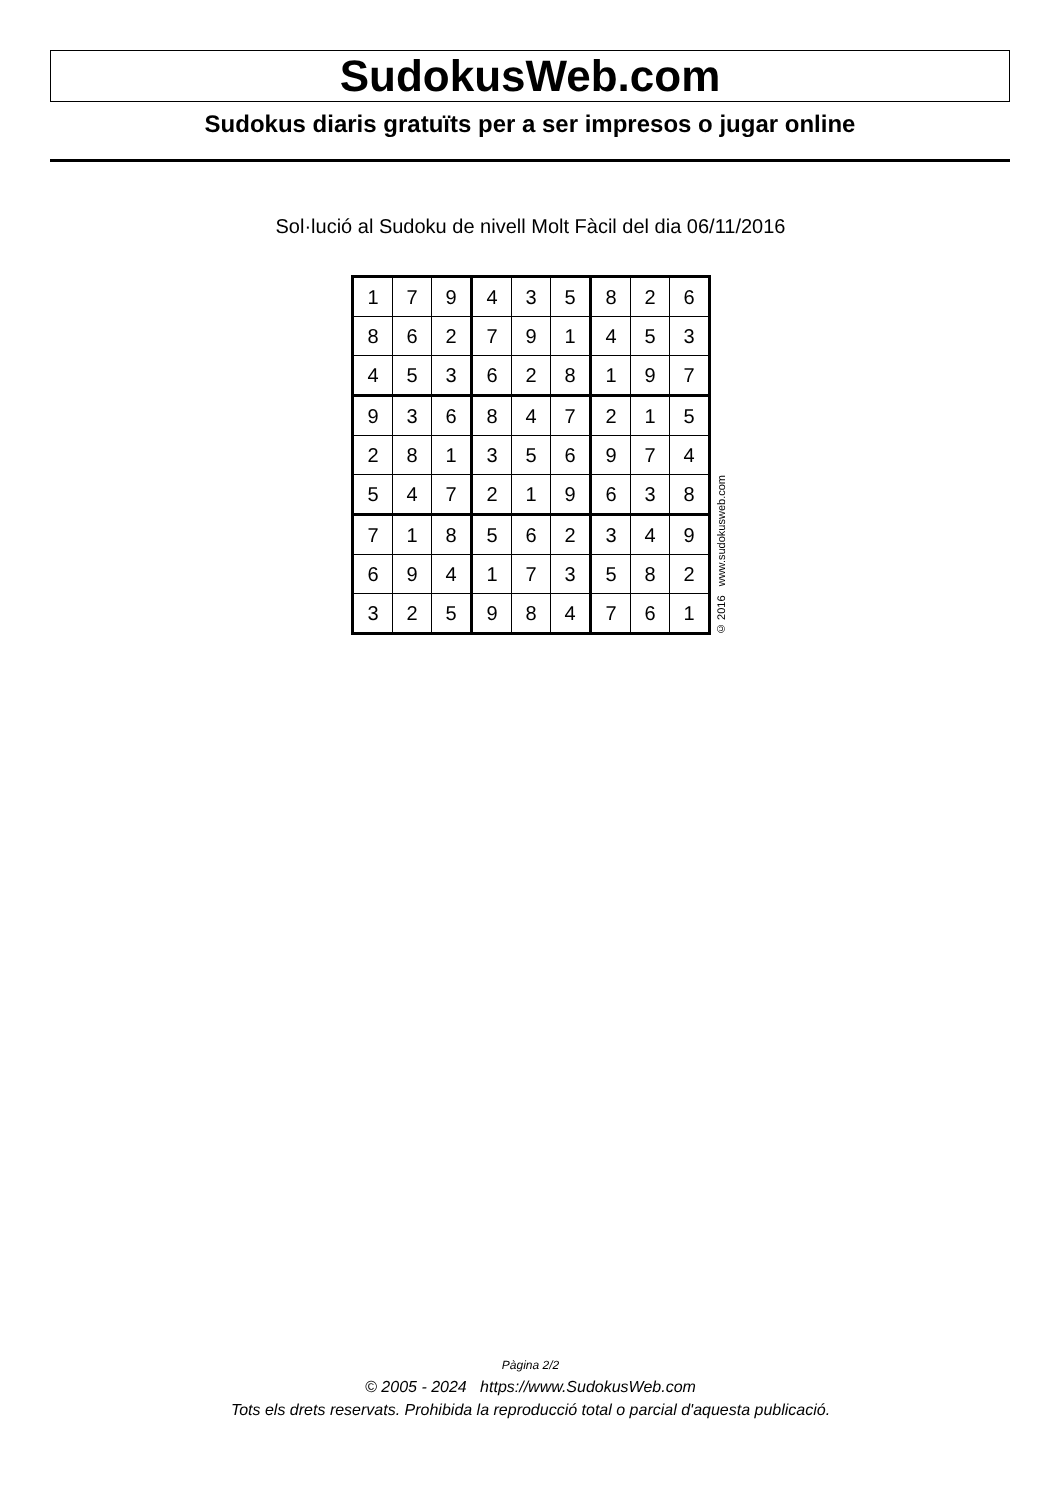SudokusWeb.com
Sudokus diaris gratuïts per a ser impresos o jugar online
Sol·lució al Sudoku de nivell Molt Fàcil del dia 06/11/2016
| 1 | 7 | 9 | 4 | 3 | 5 | 8 | 2 | 6 |
| 8 | 6 | 2 | 7 | 9 | 1 | 4 | 5 | 3 |
| 4 | 5 | 3 | 6 | 2 | 8 | 1 | 9 | 7 |
| 9 | 3 | 6 | 8 | 4 | 7 | 2 | 1 | 5 |
| 2 | 8 | 1 | 3 | 5 | 6 | 9 | 7 | 4 |
| 5 | 4 | 7 | 2 | 1 | 9 | 6 | 3 | 8 |
| 7 | 1 | 8 | 5 | 6 | 2 | 3 | 4 | 9 |
| 6 | 9 | 4 | 1 | 7 | 3 | 5 | 8 | 2 |
| 3 | 2 | 5 | 9 | 8 | 4 | 7 | 6 | 1 |
© 2016 www.sudokusweb.com
Pàgina 2/2
© 2005 - 2024 https://www.SudokusWeb.com
Tots els drets reservats. Prohibida la reproducció total o parcial d'aquesta publicació.